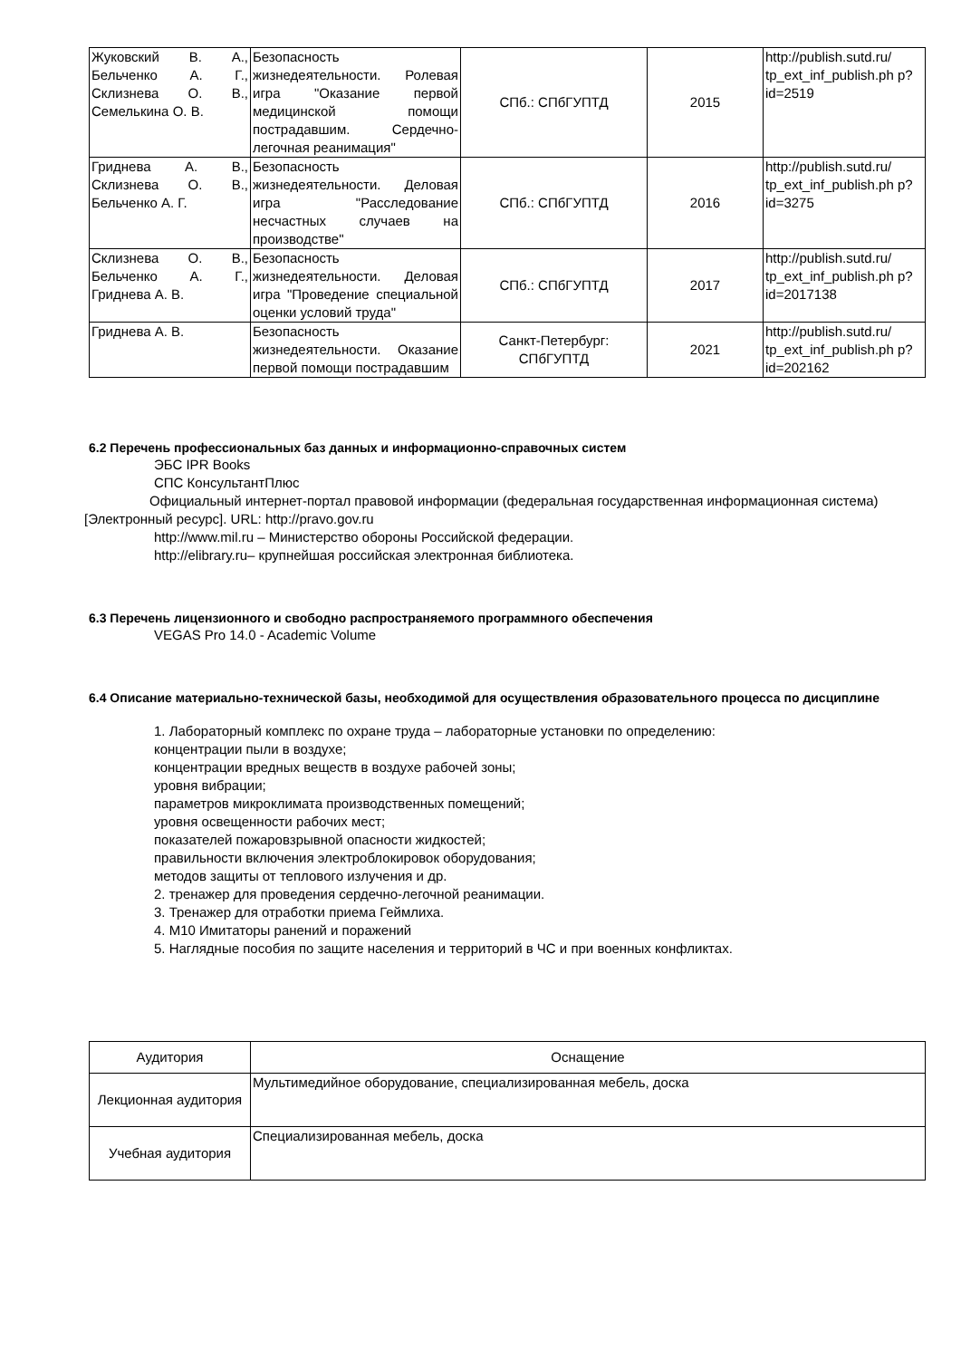| Жуковский В. А., Бельченко А. Г., Склизнева О. В., Семелькина О. В. | Безопасность жизнедеятельности. Ролевая игра "Оказание первой медицинской помощи пострадавшим. Сердечно-легочная реанимация" | СПб.: СПбГУПТД | 2015 | http://publish.sutd.ru/ tp_ext_inf_publish.ph p?id=2519 |
| Гриднева А. В., Склизнева О. В., Бельченко А. Г. | Безопасность жизнедеятельности. Деловая игра "Расследование несчастных случаев на производстве" | СПб.: СПбГУПТД | 2016 | http://publish.sutd.ru/ tp_ext_inf_publish.ph p?id=3275 |
| Склизнева О. В., Бельченко А. Г., Гриднева А. В. | Безопасность жизнедеятельности. Деловая игра "Проведение специальной оценки условий труда" | СПб.: СПбГУПТД | 2017 | http://publish.sutd.ru/ tp_ext_inf_publish.ph p?id=2017138 |
| Гриднева А. В. | Безопасность жизнедеятельности. Оказание первой помощи пострадавшим | Санкт-Петербург: СПбГУПТД | 2021 | http://publish.sutd.ru/ tp_ext_inf_publish.ph p?id=202162 |
6.2 Перечень профессиональных баз данных и информационно-справочных систем
ЭБС IPR Books
СПС КонсультантПлюс
Официальный интернет-портал правовой информации (федеральная государственная информационная система) [Электронный ресурс]. URL: http://pravo.gov.ru
http://www.mil.ru – Министерство обороны Российской федерации.
http://elibrary.ru– крупнейшая российская электронная библиотека.
6.3 Перечень лицензионного и свободно распространяемого программного обеспечения
VEGAS Pro 14.0 - Academic Volume
6.4 Описание материально-технической базы, необходимой для осуществления образовательного процесса по дисциплине
1. Лабораторный комплекс по охране труда – лабораторные установки по определению:
концентрации пыли в воздухе;
концентрации вредных веществ в воздухе рабочей зоны;
уровня вибрации;
параметров микроклимата производственных помещений;
уровня освещенности рабочих мест;
показателей пожаровзрывной опасности жидкостей;
правильности включения электроблокировок оборудования;
методов защиты от теплового излучения и др.
2. тренажер для проведения сердечно-легочной реанимации.
3. Тренажер для отработки приема Геймлиха.
4. М10 Имитаторы ранений и поражений
5. Наглядные пособия по защите населения и территорий в ЧС и при военных конфликтах.
| Аудитория | Оснащение |
| --- | --- |
| Лекционная аудитория | Мультимедийное оборудование, специализированная мебель, доска |
| Учебная аудитория | Специализированная мебель, доска |